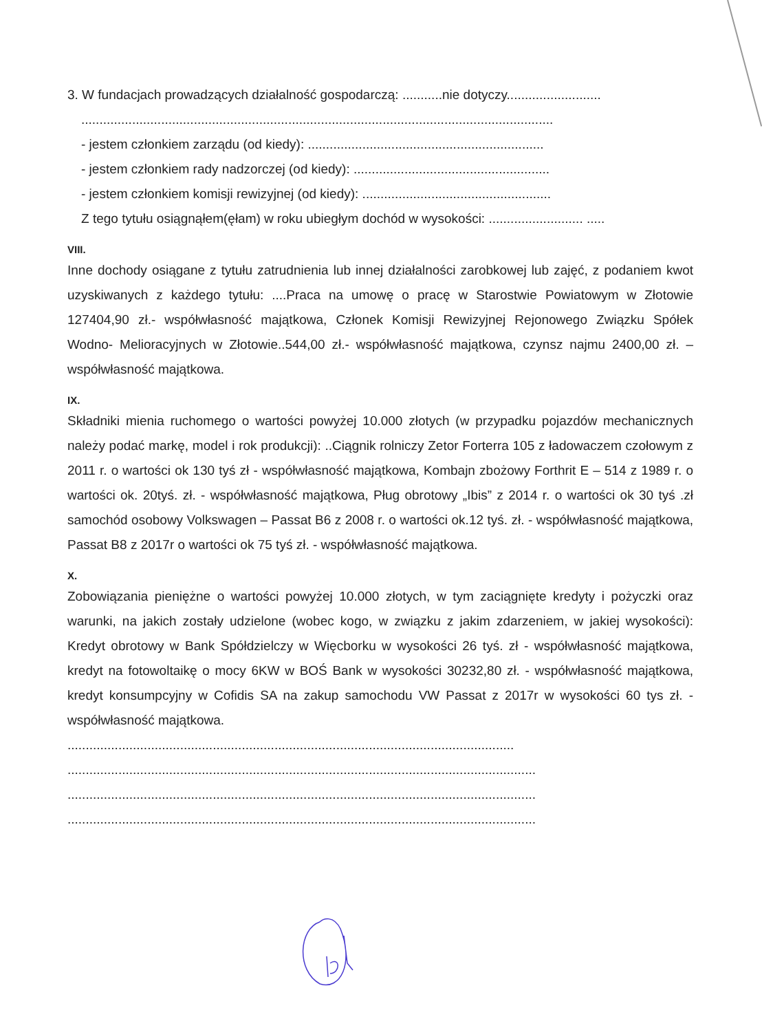3. W fundacjach prowadzących działalność gospodarczą: ...........nie dotyczy..........................
..................................................................................................................................
- jestem członkiem zarządu (od kiedy): .................................................................
- jestem członkiem rady nadzorczej (od kiedy): ......................................................
- jestem członkiem komisji rewizyjnej (od kiedy): ....................................................
Z tego tytułu osiągnąłem(ęłam) w roku ubiegłym dochód w wysokości: .......................... .....
VIII.
Inne dochody osiągane z tytułu zatrudnienia lub innej działalności zarobkowej lub zajęć, z podaniem kwot uzyskiwanych z każdego tytułu: ....Praca na umowę o pracę w Starostwie Powiatowym w Złotowie 127404,90 zł.- współwłasność majątkowa, Członek Komisji Rewizyjnej Rejonowego Związku Spółek Wodno- Melioracyjnych w Złotowie..544,00 zł.- współwłasność majątkowa, czynsz najmu 2400,00 zł. – współwłasność majątkowa.
IX.
Składniki mienia ruchomego o wartości powyżej 10.000 złotych (w przypadku pojazdów mechanicznych należy podać markę, model i rok produkcji): ..Ciągnik rolniczy Zetor Forterra 105 z ładowaczem czołowym z 2011 r. o wartości ok 130 tyś zł - współwłasność majątkowa, Kombajn zbożowy Forthrit E – 514 z 1989 r. o wartości ok. 20tyś. zł. - współwłasność majątkowa, Pług obrotowy „Ibis” z 2014 r. o wartości ok 30 tyś .zł samochód osobowy Volkswagen – Passat B6 z 2008 r. o wartości ok.12 tyś. zł. - współwłasność majątkowa, Passat B8 z 2017r o wartości ok 75 tyś zł. - współwłasność majątkowa.
X.
Zobowiązania pieniężne o wartości powyżej 10.000 złotych, w tym zaciągnięte kredyty i pożyczki oraz warunki, na jakich zostały udzielone (wobec kogo, w związku z jakim zdarzeniem, w jakiej wysokości): Kredyt obrotowy w Bank Spółdzielczy w Więcborku w wysokości 26 tyś. zł - współwłasność majątkowa, kredyt na fotowoltaikę o mocy 6KW w BOŚ Bank w wysokości 30232,80 zł. - współwłasność majątkowa, kredyt konsumpcyjny w Cofidis SA na zakup samochodu VW Passat z 2017r w wysokości 60 tys zł. - współwłasność majątkowa.
...........................................................................................................................
.................................................................................................................................
.................................................................................................................................
.................................................................................................................................